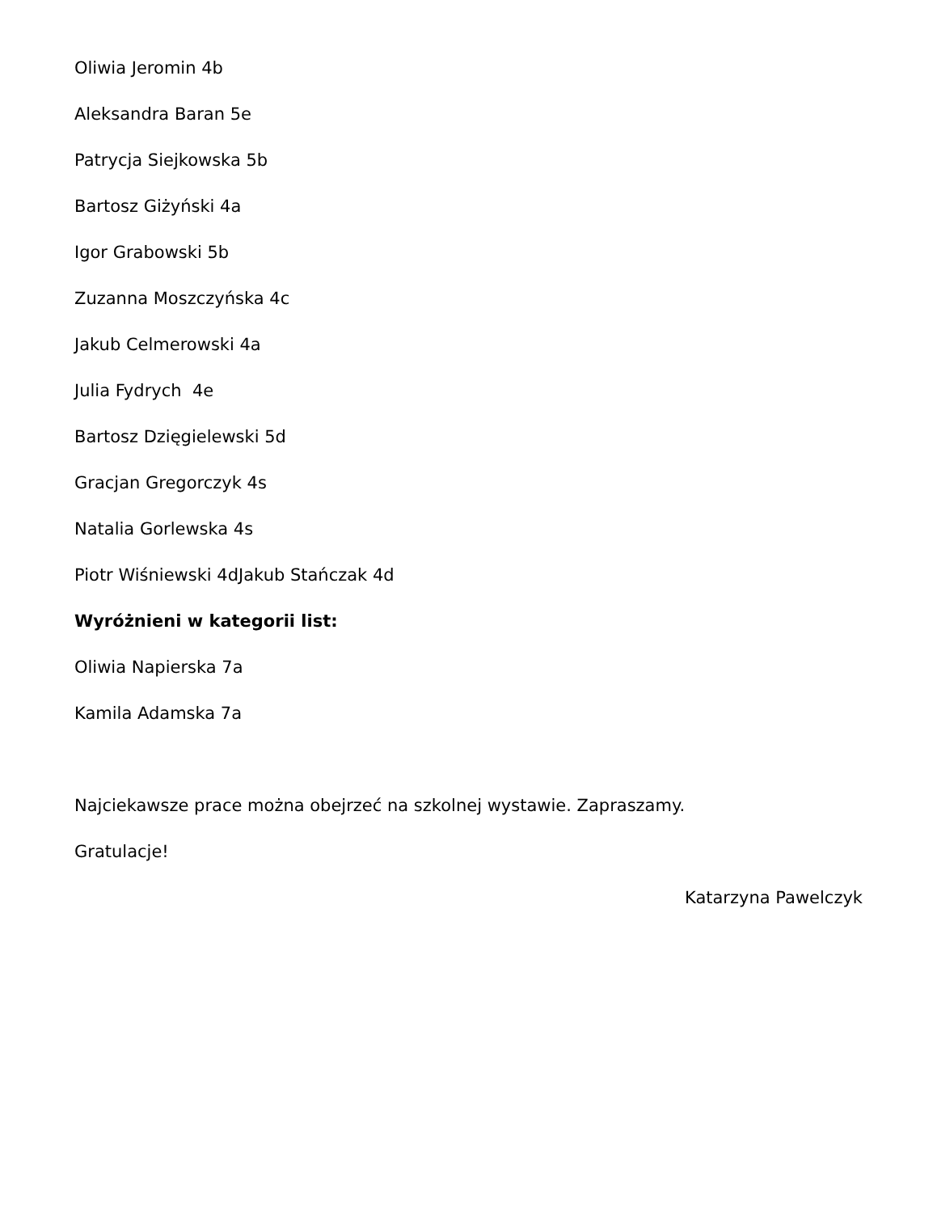Oliwia Jeromin 4b
Aleksandra Baran 5e
Patrycja Siejkowska 5b
Bartosz Giżyński 4a
Igor Grabowski 5b
Zuzanna Moszczyńska 4c
Jakub Celmerowski 4a
Julia Fydrych 4e
Bartosz Dzięgielewski 5d
Gracjan Gregorczyk 4s
Natalia Gorlewska 4s
Piotr Wiśniewski 4dJakub Stańczak 4d
Wyróżnieni w kategorii list:
Oliwia Napierska 7a
Kamila Adamska 7a
Najciekawsze prace można obejrzeć na szkolnej wystawie. Zapraszamy.
Gratulacje!
Katarzyna Pawelczyk